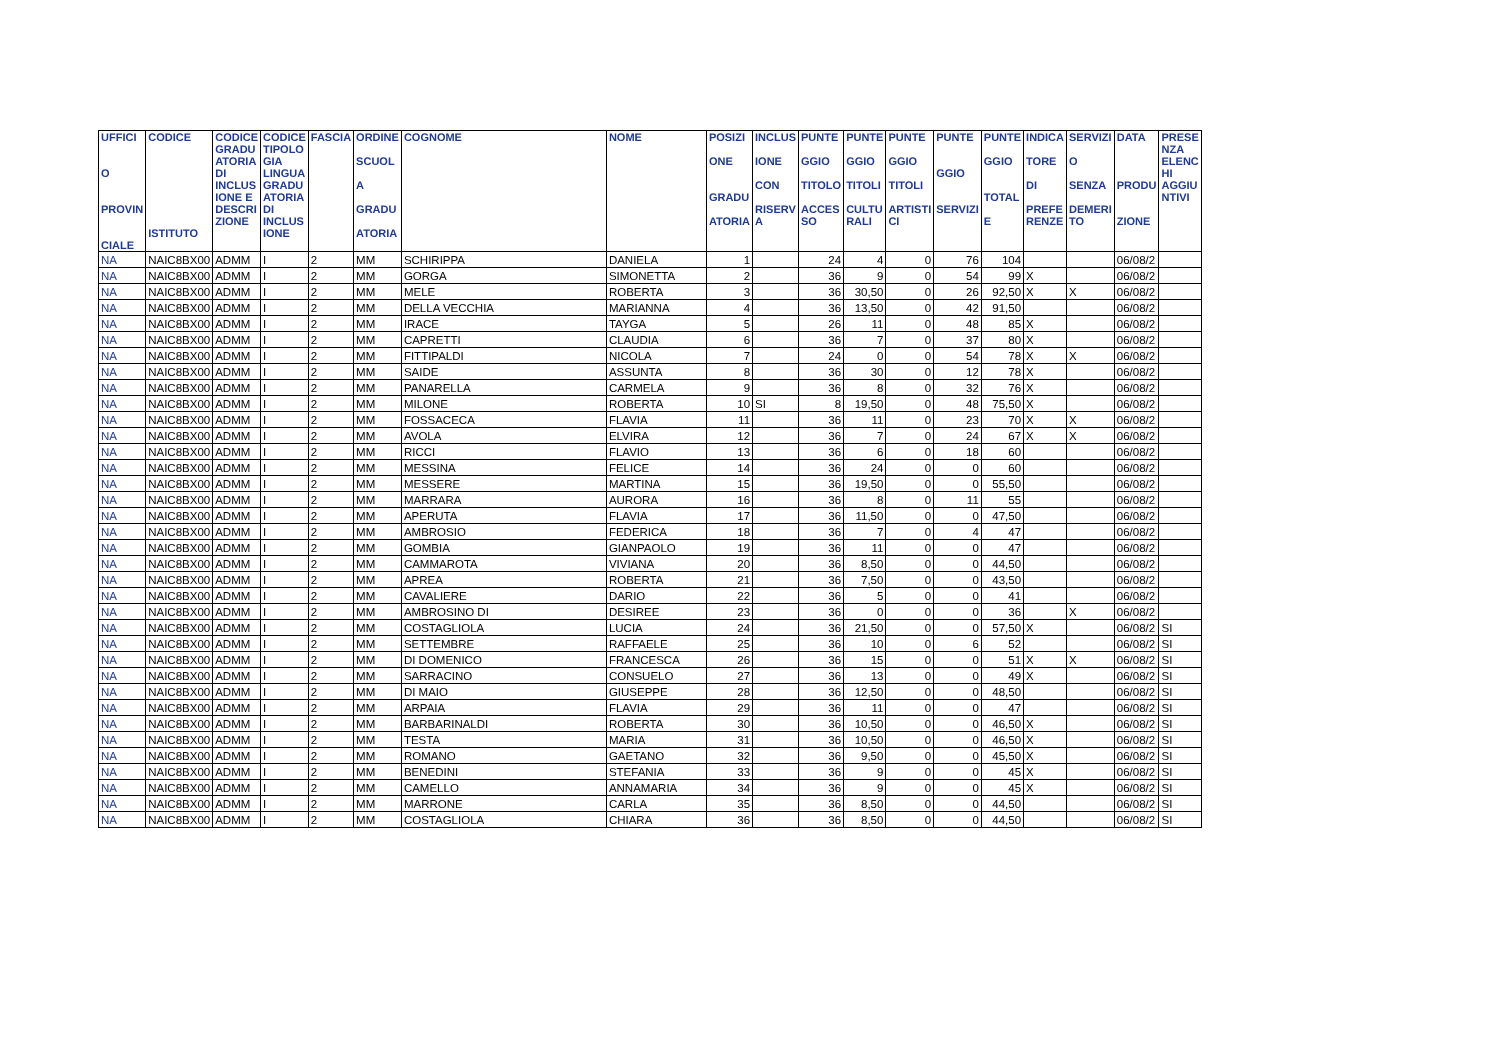| UFFICI O PROVIN CIALE | CODICE ISTITUTO | CODICE GRADU ATORIA DI INCLUS IONE E DESCRI ZIONE | CODICE TIPOLO GIA LINGUA GRADU ATORIA DI INCLUS IONE | FASCIA | ORDINE SCUOL A GRADU ATORIA | COGNOME | NOME | POSIZI ONE GRADU ATORIA | INCLUS IONE CON RISERV A | PUNTE GGIO TITOLO ACCES SO | PUNTE GGIO TITOLI CULTU RALI | PUNTE GGIO TITOLI ARTISTI CI | PUNTE GGIO SERVIZI | PUNTE GGIO TOTAL E | INDICA TORE DI PREFE RENZE | SERVIZI O SENZA DEMERI TO | DATA PRODU ZIONE | PRESE NZA ELENC HI AGGIU NTIVI |
| --- | --- | --- | --- | --- | --- | --- | --- | --- | --- | --- | --- | --- | --- | --- | --- | --- | --- | --- |
| NA | NAIC8BX00 | ADMM | I | 2 | MM | SCHIRIPPA | DANIELA | 1 | | 24 | 4 | 0 | 76 | 104 | | | 06/08/2 | |
| NA | NAIC8BX00 | ADMM | I | 2 | MM | GORGA | SIMONETTA | 2 | | 36 | 9 | 0 | 54 | 99 | X | | 06/08/2 | |
| NA | NAIC8BX00 | ADMM | I | 2 | MM | MELE | ROBERTA | 3 | | 36 | 30,50 | 0 | 26 | 92,50 | X | X | 06/08/2 | |
| NA | NAIC8BX00 | ADMM | I | 2 | MM | DELLA VECCHIA | MARIANNA | 4 | | 36 | 13,50 | 0 | 42 | 91,50 | | | 06/08/2 | |
| NA | NAIC8BX00 | ADMM | I | 2 | MM | IRACE | TAYGA | 5 | | 26 | 11 | 0 | 48 | 85 | X | | 06/08/2 | |
| NA | NAIC8BX00 | ADMM | I | 2 | MM | CAPRETTI | CLAUDIA | 6 | | 36 | 7 | 0 | 37 | 80 | X | | 06/08/2 | |
| NA | NAIC8BX00 | ADMM | I | 2 | MM | FITTIPALDI | NICOLA | 7 | | 24 | 0 | 0 | 54 | 78 | X | X | 06/08/2 | |
| NA | NAIC8BX00 | ADMM | I | 2 | MM | SAIDE | ASSUNTA | 8 | | 36 | 30 | 0 | 12 | 78 | X | | 06/08/2 | |
| NA | NAIC8BX00 | ADMM | I | 2 | MM | PANARELLA | CARMELA | 9 | | 36 | 8 | 0 | 32 | 76 | X | | 06/08/2 | |
| NA | NAIC8BX00 | ADMM | I | 2 | MM | MILONE | ROBERTA | 10 | SI | 8 | 19,50 | 0 | 48 | 75,50 | X | | 06/08/2 | |
| NA | NAIC8BX00 | ADMM | I | 2 | MM | FOSSACECA | FLAVIA | 11 | | 36 | 11 | 0 | 23 | 70 | X | X | 06/08/2 | |
| NA | NAIC8BX00 | ADMM | I | 2 | MM | AVOLA | ELVIRA | 12 | | 36 | 7 | 0 | 24 | 67 | X | X | 06/08/2 | |
| NA | NAIC8BX00 | ADMM | I | 2 | MM | RICCI | FLAVIO | 13 | | 36 | 6 | 0 | 18 | 60 | | | 06/08/2 | |
| NA | NAIC8BX00 | ADMM | I | 2 | MM | MESSINA | FELICE | 14 | | 36 | 24 | 0 | 0 | 60 | | | 06/08/2 | |
| NA | NAIC8BX00 | ADMM | I | 2 | MM | MESSERE | MARTINA | 15 | | 36 | 19,50 | 0 | 0 | 55,50 | | | 06/08/2 | |
| NA | NAIC8BX00 | ADMM | I | 2 | MM | MARRARA | AURORA | 16 | | 36 | 8 | 0 | 11 | 55 | | | 06/08/2 | |
| NA | NAIC8BX00 | ADMM | I | 2 | MM | APERUTA | FLAVIA | 17 | | 36 | 11,50 | 0 | 0 | 47,50 | | | 06/08/2 | |
| NA | NAIC8BX00 | ADMM | I | 2 | MM | AMBROSIO | FEDERICA | 18 | | 36 | 7 | 0 | 4 | 47 | | | 06/08/2 | |
| NA | NAIC8BX00 | ADMM | I | 2 | MM | GOMBIA | GIANPAOLO | 19 | | 36 | 11 | 0 | 0 | 47 | | | 06/08/2 | |
| NA | NAIC8BX00 | ADMM | I | 2 | MM | CAMMAROTA | VIVIANA | 20 | | 36 | 8,50 | 0 | 0 | 44,50 | | | 06/08/2 | |
| NA | NAIC8BX00 | ADMM | I | 2 | MM | APREA | ROBERTA | 21 | | 36 | 7,50 | 0 | 0 | 43,50 | | | 06/08/2 | |
| NA | NAIC8BX00 | ADMM | I | 2 | MM | CAVALIERE | DARIO | 22 | | 36 | 5 | 0 | 0 | 41 | | | 06/08/2 | |
| NA | NAIC8BX00 | ADMM | I | 2 | MM | AMBROSINO DI | DESIREE | 23 | | 36 | 0 | 0 | 0 | 36 | | X | 06/08/2 | |
| NA | NAIC8BX00 | ADMM | I | 2 | MM | COSTAGLIOLA | LUCIA | 24 | | 36 | 21,50 | 0 | 0 | 57,50 | X | | 06/08/2 | SI |
| NA | NAIC8BX00 | ADMM | I | 2 | MM | SETTEMBRE | RAFFAELE | 25 | | 36 | 10 | 0 | 6 | 52 | | | 06/08/2 | SI |
| NA | NAIC8BX00 | ADMM | I | 2 | MM | DI DOMENICO | FRANCESCA | 26 | | 36 | 15 | 0 | 0 | 51 | X | X | 06/08/2 | SI |
| NA | NAIC8BX00 | ADMM | I | 2 | MM | SARRACINO | CONSUELO | 27 | | 36 | 13 | 0 | 0 | 49 | X | | 06/08/2 | SI |
| NA | NAIC8BX00 | ADMM | I | 2 | MM | DI MAIO | GIUSEPPE | 28 | | 36 | 12,50 | 0 | 0 | 48,50 | | | 06/08/2 | SI |
| NA | NAIC8BX00 | ADMM | I | 2 | MM | ARPAIA | FLAVIA | 29 | | 36 | 11 | 0 | 0 | 47 | | | 06/08/2 | SI |
| NA | NAIC8BX00 | ADMM | I | 2 | MM | BARBARINALDI | ROBERTA | 30 | | 36 | 10,50 | 0 | 0 | 46,50 | X | | 06/08/2 | SI |
| NA | NAIC8BX00 | ADMM | I | 2 | MM | TESTA | MARIA | 31 | | 36 | 10,50 | 0 | 0 | 46,50 | X | | 06/08/2 | SI |
| NA | NAIC8BX00 | ADMM | I | 2 | MM | ROMANO | GAETANO | 32 | | 36 | 9,50 | 0 | 0 | 45,50 | X | | 06/08/2 | SI |
| NA | NAIC8BX00 | ADMM | I | 2 | MM | BENEDINI | STEFANIA | 33 | | 36 | 9 | 0 | 0 | 45 | X | | 06/08/2 | SI |
| NA | NAIC8BX00 | ADMM | I | 2 | MM | CAMELLO | ANNAMARIA | 34 | | 36 | 9 | 0 | 0 | 45 | X | | 06/08/2 | SI |
| NA | NAIC8BX00 | ADMM | I | 2 | MM | MARRONE | CARLA | 35 | | 36 | 8,50 | 0 | 0 | 44,50 | | | 06/08/2 | SI |
| NA | NAIC8BX00 | ADMM | I | 2 | MM | COSTAGLIOLA | CHIARA | 36 | | 36 | 8,50 | 0 | 0 | 44,50 | | | 06/08/2 | SI |